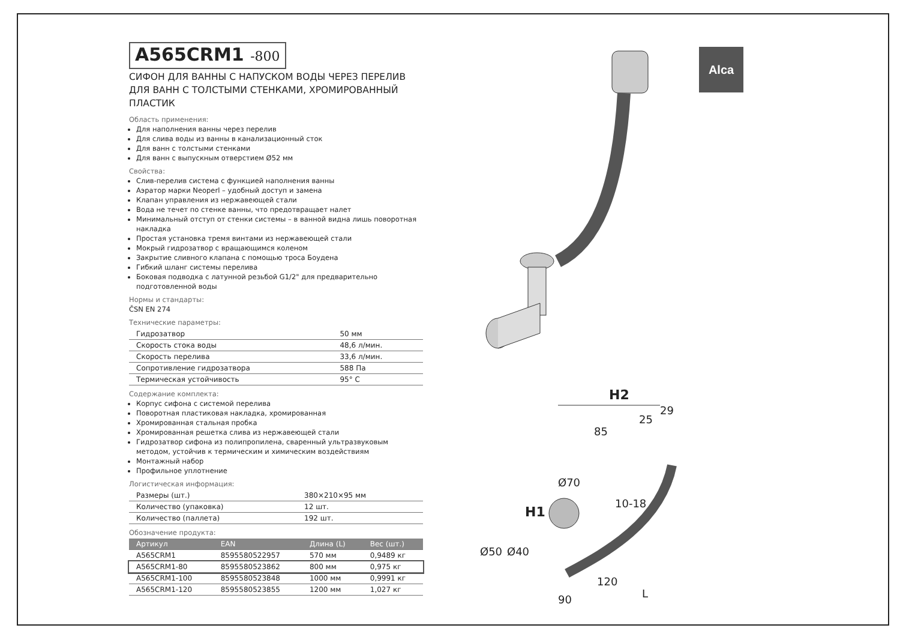A565CRM1 -800
СИФОН ДЛЯ ВАННЫ С НАПУСКОМ ВОДЫ ЧЕРЕЗ ПЕРЕЛИВ ДЛЯ ВАНН С ТОЛСТЫМИ СТЕНКАМИ, ХРОМИРОВАННЫЙ ПЛАСТИК
Область применения:
Для наполнения ванны через перелив
Для слива воды из ванны в канализационный сток
Для ванн с толстыми стенками
Для ванн с выпускным отверстием Ø52 мм
Свойства:
Слив-перелив система с функцией наполнения ванны
Аэратор марки Neoperl – удобный доступ и замена
Клапан управления из нержавеющей стали
Вода не течет по стенке ванны, что предотвращает налет
Минимальный отступ от стенки системы – в ванной видна лишь поворотная накладка
Простая установка тремя винтами из нержавеющей стали
Мокрый гидрозатвор с вращающимся коленом
Закрытие сливного клапана с помощью троса Боудена
Гибкий шланг системы перелива
Боковая подводка с латунной резьбой G1/2" для предварительно подготовленной воды
Нормы и стандарты:
ČSN EN 274
Технические параметры:
| Гидрозатвор | 50 мм |
| Скорость стока воды | 48,6 л/мин. |
| Скорость перелива | 33,6 л/мин. |
| Сопротивление гидрозатвора | 588 Па |
| Термическая устойчивость | 95° C |
Содержание комплекта:
Корпус сифона с системой перелива
Поворотная пластиковая накладка, хромированная
Хромированная стальная пробка
Хромированная решетка слива из нержавеющей стали
Гидрозатвор сифона из полипропилена, сваренный ультразвуковым методом, устойчив к термическим и химическим воздействиям
Монтажный набор
Профильное уплотнение
Логистическая информация:
| Размеры (шт.) | 380×210×95 мм |
| Количество (упаковка) | 12 шт. |
| Количество (паллета) | 192 шт. |
Обозначение продукта:
| Артикул | EAN | Длина (L) | Вес (шт.) |
| --- | --- | --- | --- |
| A565CRM1 | 8595580522957 | 570 мм | 0,9489 кг |
| A565CRM1-80 | 8595580523862 | 800 мм | 0,975 кг |
| A565CRM1-100 | 8595580523848 | 1000 мм | 0,9991 кг |
| A565CRM1-120 | 8595580523855 | 1200 мм | 1,027 кг |
Alca
H2
85
29
25
Ø70
10-18
H1
Ø50
Ø40
90
120
L